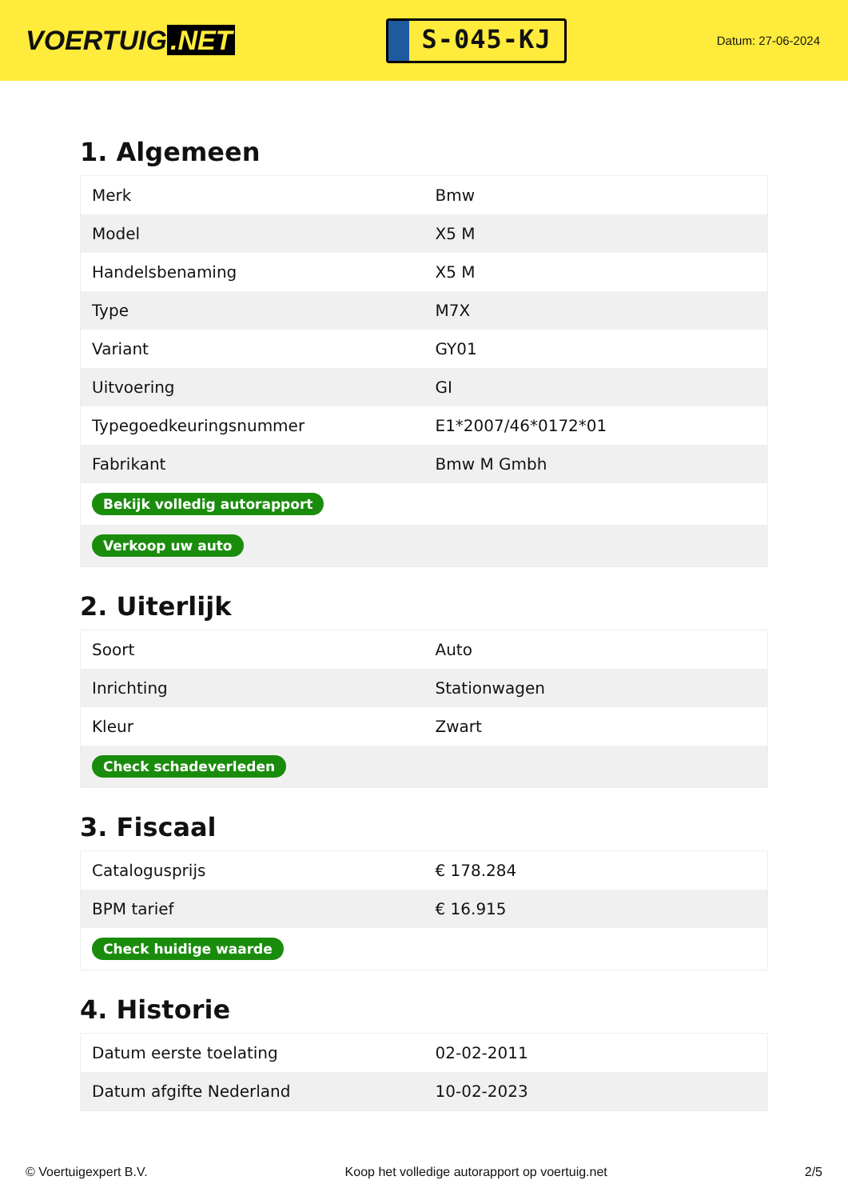VOERTUIG.NET
S-045-KJ
Datum: 27-06-2024
1. Algemeen
| Merk | Bmw |
| Model | X5 M |
| Handelsbenaming | X5 M |
| Type | M7X |
| Variant | GY01 |
| Uitvoering | GI |
| Typegoedkeuringsnummer | E1*2007/46*0172*01 |
| Fabrikant | Bmw M Gmbh |
| Bekijk volledig autorapport | |
| Verkoop uw auto | |
2. Uiterlijk
| Soort | Auto |
| Inrichting | Stationwagen |
| Kleur | Zwart |
| Check schadeverleden | |
3. Fiscaal
| Catalogusprijs | € 178.284 |
| BPM tarief | € 16.915 |
| Check huidige waarde | |
4. Historie
| Datum eerste toelating | 02-02-2011 |
| Datum afgifte Nederland | 10-02-2023 |
© Voertuigexpert B.V. Koop het volledige autorapport op voertuig.net 2/5